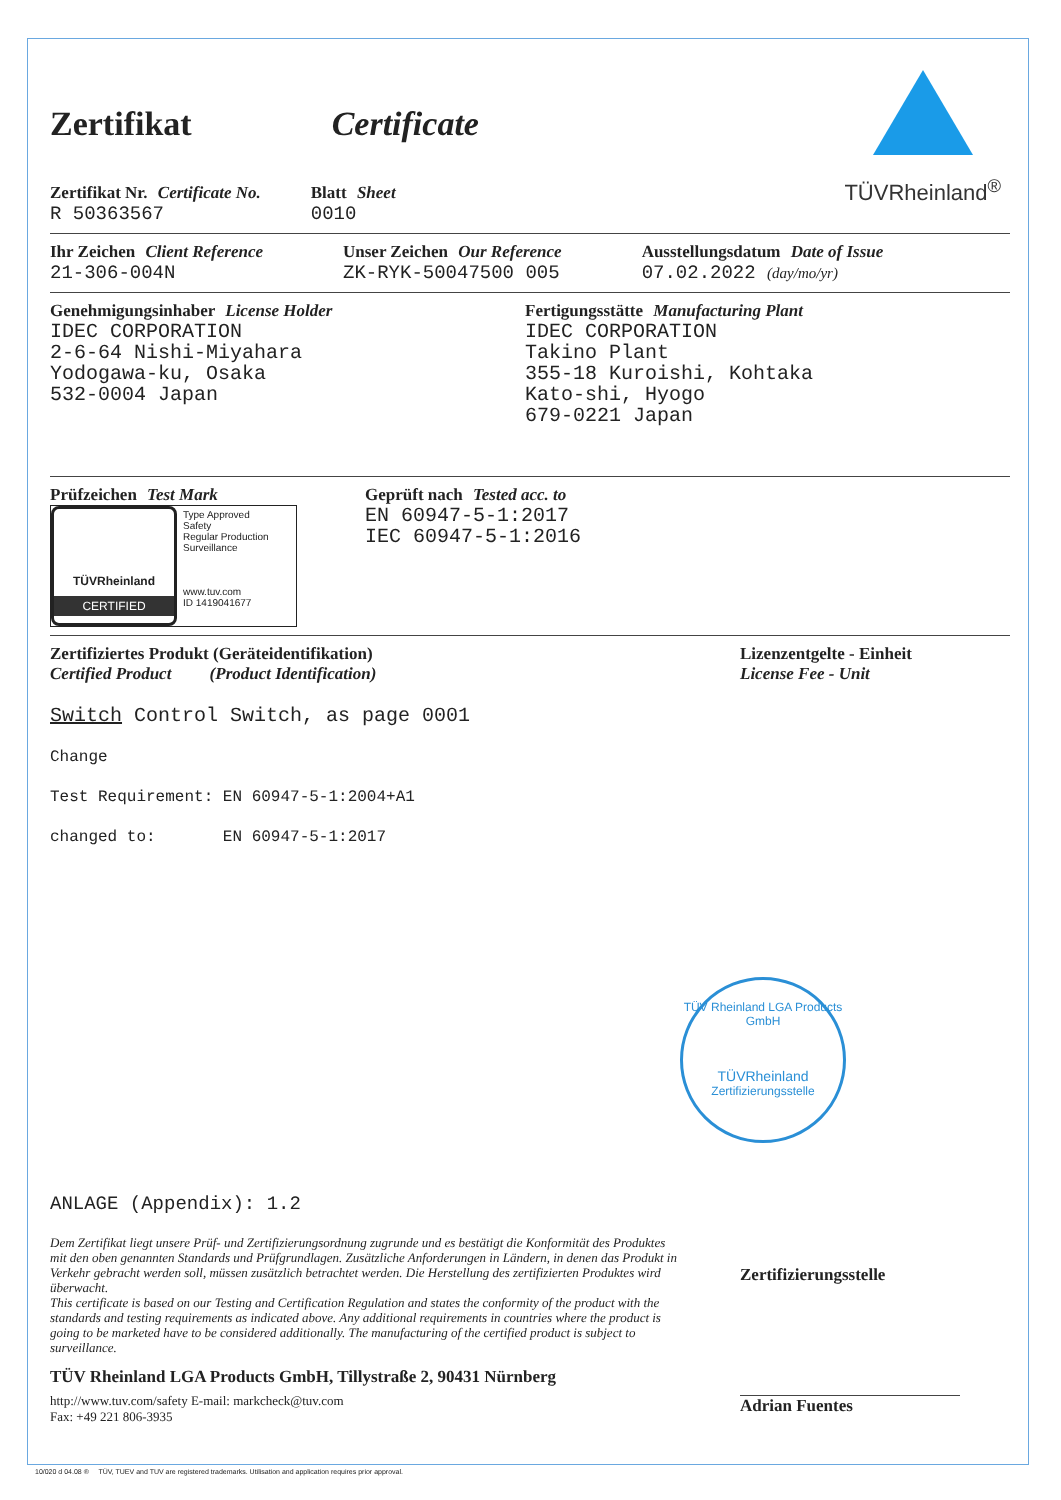TÜVRheinland<sup>®</sup>
Zertifikat Certificate
Zertifikat Nr. Certificate No.
R 50363567
Blatt Sheet
0010
Ihr Zeichen Client Reference
21-306-004N
Unser Zeichen Our Reference
ZK-RYK-50047500 005
Ausstellungsdatum Date of Issue
07.02.2022 (day/mo/yr)
Genehmigungsinhaber License Holder
IDEC CORPORATION
2-6-64 Nishi-Miyahara
Yodogawa-ku, Osaka
532-0004 Japan
Fertigungsstätte Manufacturing Plant
IDEC CORPORATION
Takino Plant
355-18 Kuroishi, Kohtaka
Kato-shi, Hyogo
679-0221 Japan
Prüfzeichen Test Mark
TÜVRheinland
CERTIFIED
Type Approved
Safety
Regular Production
Surveillance
www.tuv.com
ID 1419041677
Geprüft nach Tested acc. to
EN 60947-5-1:2017
IEC 60947-5-1:2016
Zertifiziertes Produkt (Geräteidentifikation)
Certified Product (Product Identification)
Lizenzentgelte - Einheit
License Fee - Unit
Switch Control Switch, as page 0001
Change Test Requirement: EN 60947-5-1:2004+A1 changed to: EN 60947-5-1:2017
TÜV Rheinland LGA Products GmbH
TÜVRheinland
Zertifizierungsstelle
ANLAGE (Appendix): 1.2
Dem Zertifikat liegt unsere Prüf- und Zertifizierungsordnung zugrunde und es bestätigt die Konformität des Produktes mit den oben genannten Standards und Prüfgrundlagen. Zusätzliche Anforderungen in Ländern, in denen das Produkt in Verkehr gebracht werden soll, müssen zusätzlich betrachtet werden. Die Herstellung des zertifizierten Produktes wird überwacht.
This certificate is based on our Testing and Certification Regulation and states the conformity of the product with the standards and testing requirements as indicated above. Any additional requirements in countries where the product is going to be marketed have to be considered additionally. The manufacturing of the certified product is subject to surveillance.
TÜV Rheinland LGA Products GmbH, Tillystraße 2, 90431 Nürnberg
http://www.tuv.com/safety E-mail: markcheck@tuv.com
Fax: +49 221 806-3935
Zertifizierungsstelle
Adrian Fuentes
10/020 d 04.08 ® TÜV, TUEV and TUV are registered trademarks. Utilisation and application requires prior approval.